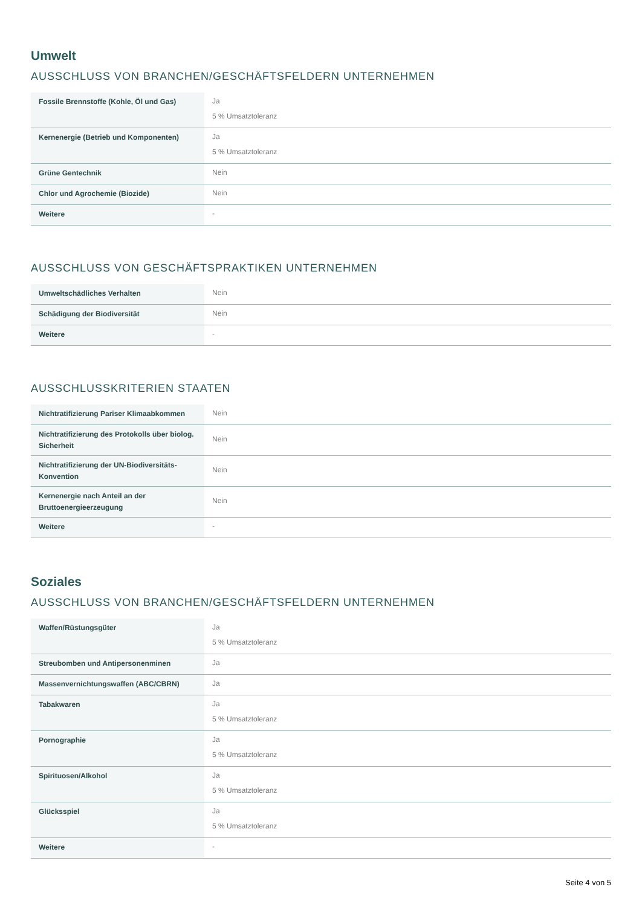Umwelt
AUSSCHLUSS VON BRANCHEN/GESCHÄFTSFELDERN UNTERNEHMEN
| Fossile Brennstoffe (Kohle, Öl und Gas) | Ja 5 % Umsatztoleranz |
| Kernenergie (Betrieb und Komponenten) | Ja 5 % Umsatztoleranz |
| Grüne Gentechnik | Nein |
| Chlor und Agrochemie (Biozide) | Nein |
| Weitere | - |
AUSSCHLUSS VON GESCHÄFTSPRAKTIKEN UNTERNEHMEN
| Umweltschädliches Verhalten | Nein |
| Schädigung der Biodiversität | Nein |
| Weitere | - |
AUSSCHLUSSKRITERIEN STAATEN
| Nichtratifizierung Pariser Klimaabkommen | Nein |
| Nichtratifizierung des Protokolls über biolog. Sicherheit | Nein |
| Nichtratifizierung der UN-Biodiversitäts-Konvention | Nein |
| Kernenergie nach Anteil an der Bruttoenergieerzeugung | Nein |
| Weitere | - |
Soziales
AUSSCHLUSS VON BRANCHEN/GESCHÄFTSFELDERN UNTERNEHMEN
| Waffen/Rüstungsgüter | Ja 5 % Umsatztoleranz |
| Streubomben und Antipersonenminen | Ja |
| Massenvernichtungswaffen (ABC/CBRN) | Ja |
| Tabakwaren | Ja 5 % Umsatztoleranz |
| Pornographie | Ja 5 % Umsatztoleranz |
| Spirituosen/Alkohol | Ja 5 % Umsatztoleranz |
| Glücksspiel | Ja 5 % Umsatztoleranz |
| Weitere | - |
Seite 4 von 5